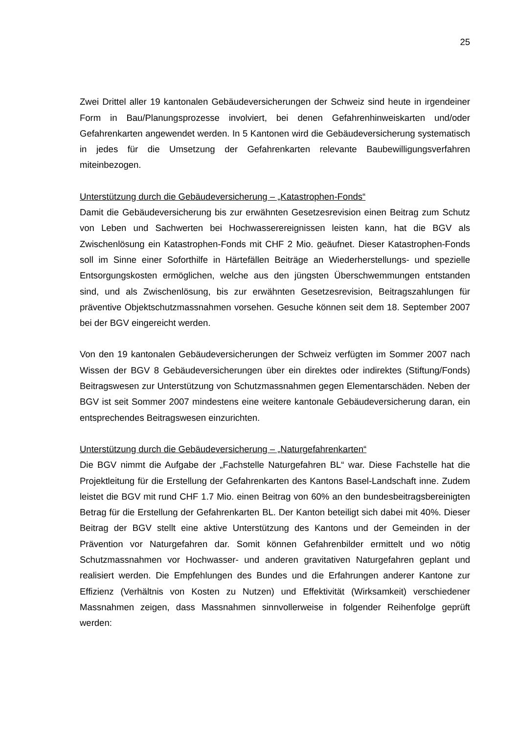25
Zwei Drittel aller 19 kantonalen Gebäudeversicherungen der Schweiz sind heute in irgendeiner Form in Bau/Planungsprozesse involviert, bei denen Gefahrenhinweiskarten und/oder Gefahrenkarten angewendet werden. In 5 Kantonen wird die Gebäudeversicherung systematisch in jedes für die Umsetzung der Gefahrenkarten relevante Baubewilligungsverfahren miteinbezogen.
Unterstützung durch die Gebäudeversicherung – „Katastrophen-Fonds“
Damit die Gebäudeversicherung bis zur erwähnten Gesetzesrevision einen Beitrag zum Schutz von Leben und Sachwerten bei Hochwasserereignissen leisten kann, hat die BGV als Zwischenlösung ein Katastrophen-Fonds mit CHF 2 Mio. geäufnet. Dieser Katastrophen-Fonds soll im Sinne einer Soforthilfe in Härtefällen Beiträge an Wiederherstellungs- und spezielle Entsorgungskosten ermöglichen, welche aus den jüngsten Überschwemmungen entstanden sind, und als Zwischenlösung, bis zur erwähnten Gesetzesrevision, Beitragszahlungen für präventive Objektschutzmassnahmen vorsehen. Gesuche können seit dem 18. September 2007 bei der BGV eingereicht werden.
Von den 19 kantonalen Gebäudeversicherungen der Schweiz verfügten im Sommer 2007 nach Wissen der BGV 8 Gebäudeversicherungen über ein direktes oder indirektes (Stiftung/Fonds) Beitragswesen zur Unterstützung von Schutzmassnahmen gegen Elementarschäden. Neben der BGV ist seit Sommer 2007 mindestens eine weitere kantonale Gebäudeversicherung daran, ein entsprechendes Beitragswesen einzurichten.
Unterstützung durch die Gebäudeversicherung – „Naturgefahrenkarten“
Die BGV nimmt die Aufgabe der „Fachstelle Naturgefahren BL“ war. Diese Fachstelle hat die Projektleitung für die Erstellung der Gefahrenkarten des Kantons Basel-Landschaft inne. Zudem leistet die BGV mit rund CHF 1.7 Mio. einen Beitrag von 60% an den bundesbeitragsbereinigten Betrag für die Erstellung der Gefahrenkarten BL. Der Kanton beteiligt sich dabei mit 40%. Dieser Beitrag der BGV stellt eine aktive Unterstützung des Kantons und der Gemeinden in der Prävention vor Naturgefahren dar. Somit können Gefahrenbilder ermittelt und wo nötig Schutzmassnahmen vor Hochwasser- und anderen gravitativen Naturgefahren geplant und realisiert werden. Die Empfehlungen des Bundes und die Erfahrungen anderer Kantone zur Effizienz (Verhältnis von Kosten zu Nutzen) und Effektivität (Wirksamkeit) verschiedener Massnahmen zeigen, dass Massnahmen sinnvollerweise in folgender Reihenfolge geprüft werden: